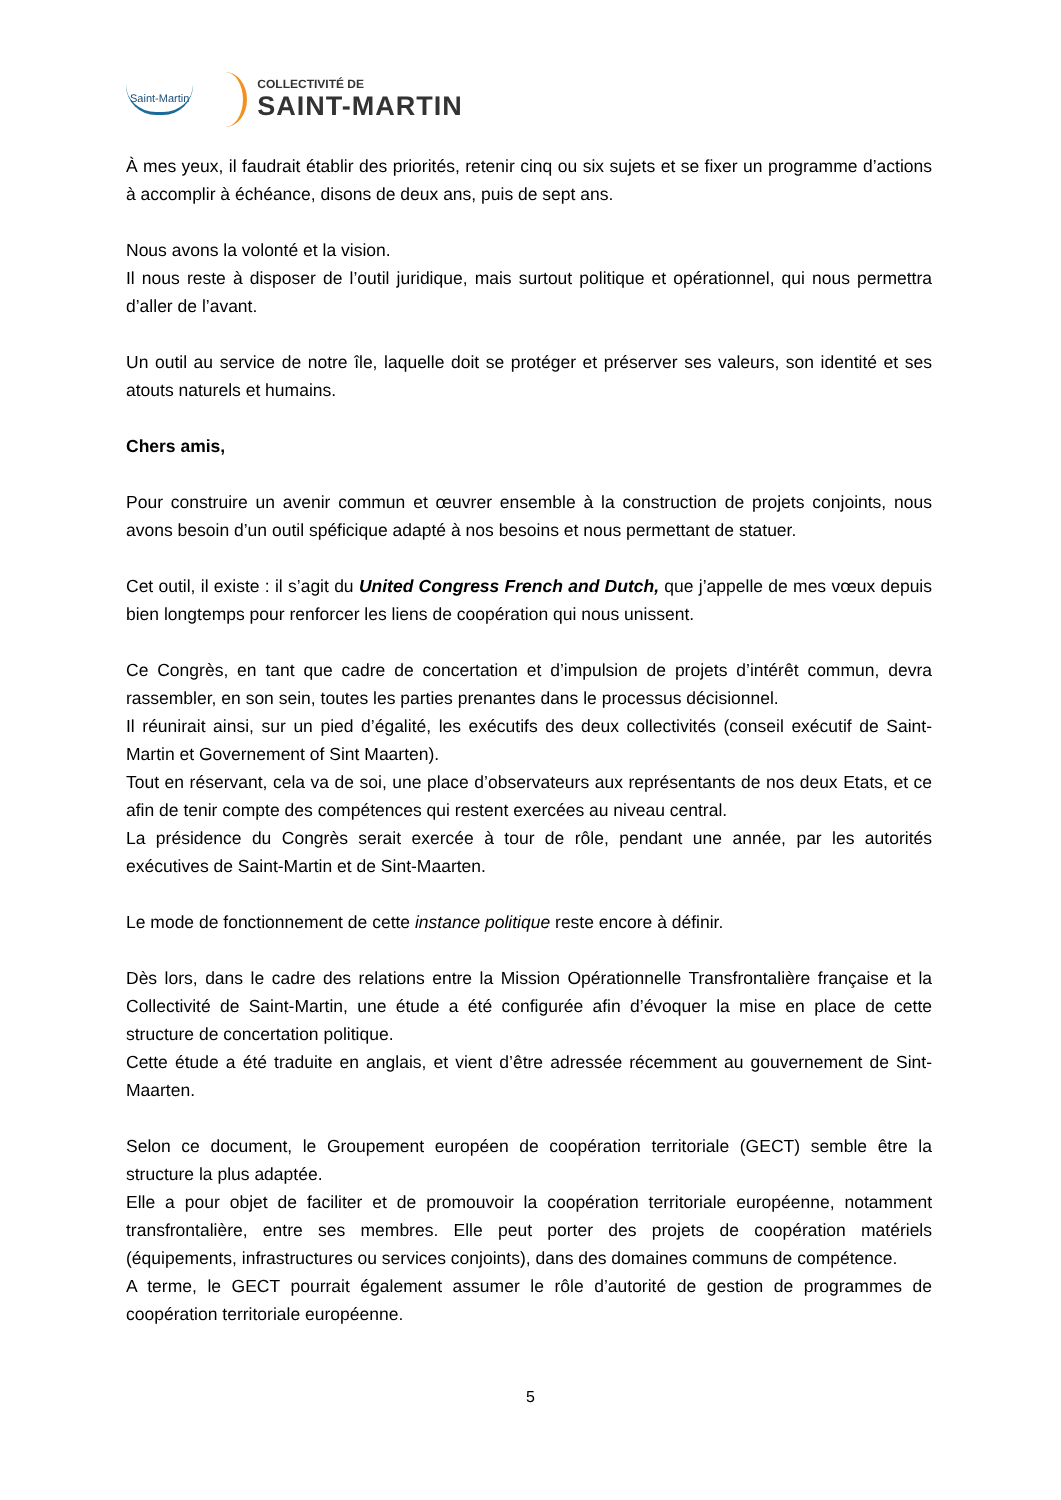Saint-Martin
COLLECTIVITÉ DE
SAINT-MARTIN
À mes yeux, il faudrait établir des priorités, retenir cinq ou six sujets et se fixer un programme d’actions à accomplir à échéance, disons de deux ans, puis de sept ans.
Nous avons la volonté et la vision.
Il nous reste à disposer de l’outil juridique, mais surtout politique et opérationnel, qui nous permettra d’aller de l’avant.
Un outil au service de notre île, laquelle doit se protéger et préserver ses valeurs, son identité et ses atouts naturels et humains.
Chers amis,
Pour construire un avenir commun et œuvrer ensemble à la construction de projets conjoints, nous avons besoin d’un outil spéficique adapté à nos besoins et nous permettant de statuer.
Cet outil, il existe : il s’agit du United Congress French and Dutch, que j’appelle de mes vœux depuis bien longtemps pour renforcer les liens de coopération qui nous unissent.
Ce Congrès, en tant que cadre de concertation et d’impulsion de projets d’intérêt commun, devra rassembler, en son sein, toutes les parties prenantes dans le processus décisionnel.
Il réunirait ainsi, sur un pied d’égalité, les exécutifs des deux collectivités (conseil exécutif de Saint-Martin et Governement of Sint Maarten).
Tout en réservant, cela va de soi, une place d’observateurs aux représentants de nos deux Etats, et ce afin de tenir compte des compétences qui restent exercées au niveau central.
La présidence du Congrès serait exercée à tour de rôle, pendant une année, par les autorités exécutives de Saint-Martin et de Sint-Maarten.
Le mode de fonctionnement de cette instance politique reste encore à définir.
Dès lors, dans le cadre des relations entre la Mission Opérationnelle Transfrontalière française et la Collectivité de Saint-Martin, une étude a été configurée afin d’évoquer la mise en place de cette structure de concertation politique.
Cette étude a été traduite en anglais, et vient d’être adressée récemment au gouvernement de Sint-Maarten.
Selon ce document, le Groupement européen de coopération territoriale (GECT) semble être la structure la plus adaptée.
Elle a pour objet de faciliter et de promouvoir la coopération territoriale européenne, notamment transfrontalière, entre ses membres. Elle peut porter des projets de coopération matériels (équipements, infrastructures ou services conjoints), dans des domaines communs de compétence.
A terme, le GECT pourrait également assumer le rôle d’autorité de gestion de programmes de coopération territoriale européenne.
5